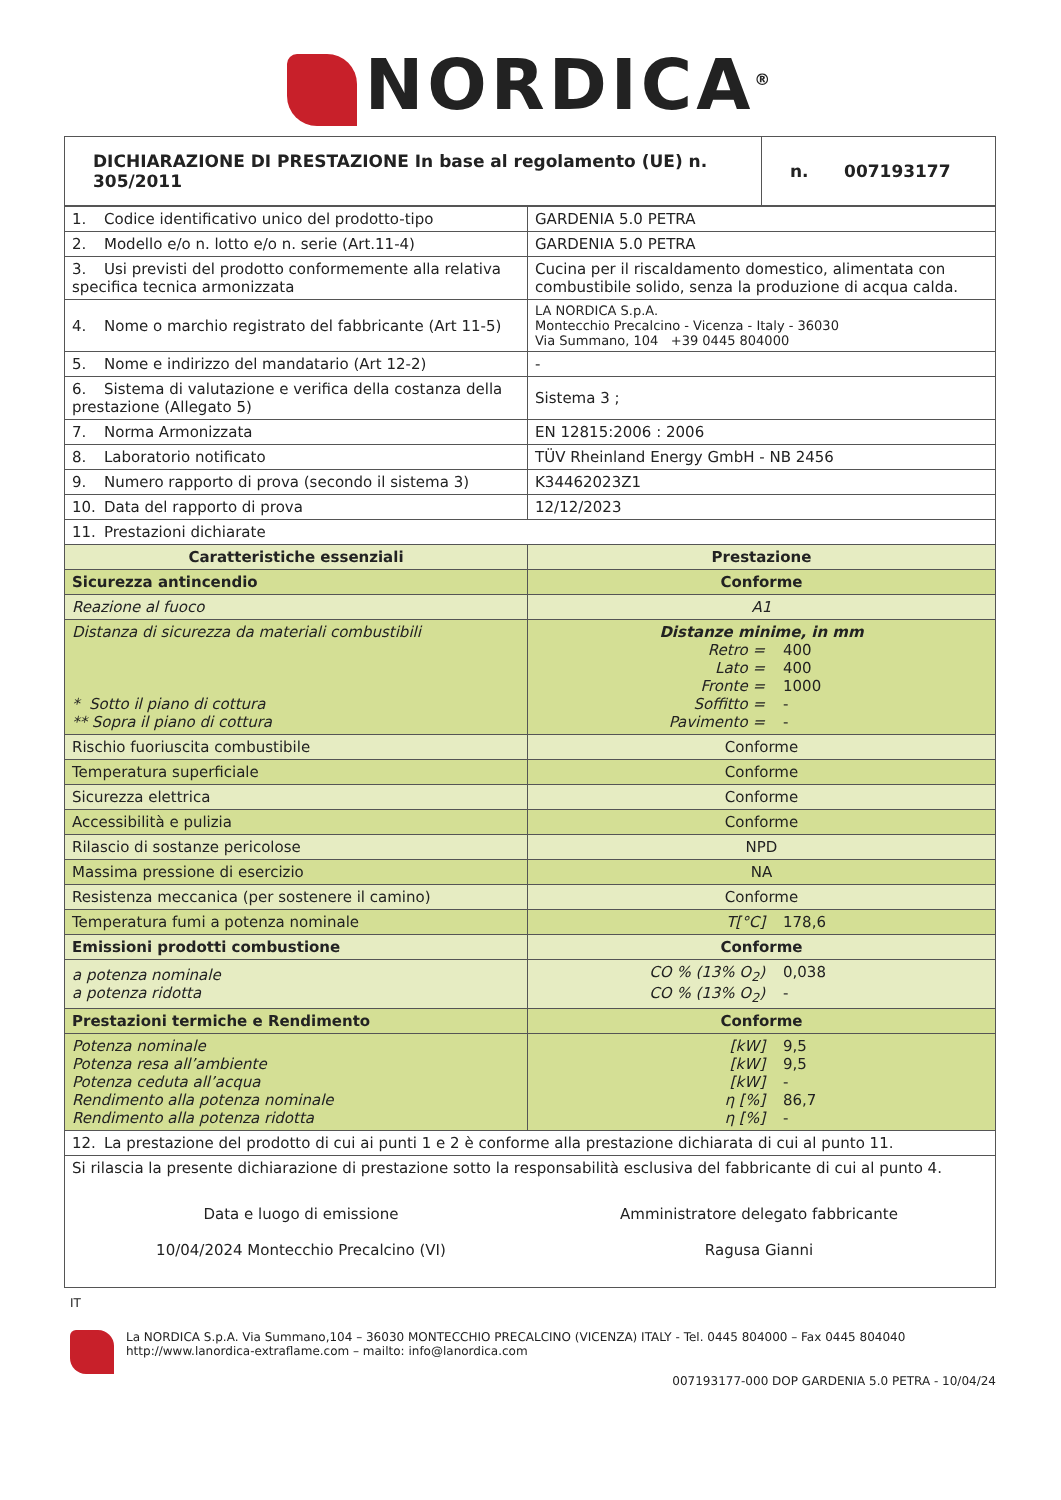NORDICA<sup>®</sup>
| DICHIARAZIONE DI PRESTAZIONE In base al regolamento (UE) n. 305/2011 | n. 007193177 |
| 1. Codice identificativo unico del prodotto-tipo | GARDENIA 5.0 PETRA |
| 2. Modello e/o n. lotto e/o n. serie (Art.11-4) | GARDENIA 5.0 PETRA |
| 3. Usi previsti del prodotto conformemente alla relativa specifica tecnica armonizzata | Cucina per il riscaldamento domestico, alimentata con combustibile solido, senza la produzione di acqua calda. |
| 4. Nome o marchio registrato del fabbricante (Art 11-5) | LA NORDICA S.p.A. Montecchio Precalcino - Vicenza - Italy - 36030 Via Summano, 104 +39 0445 804000 |
| 5. Nome e indirizzo del mandatario (Art 12-2) | - |
| 6. Sistema di valutazione e verifica della costanza della prestazione (Allegato 5) | Sistema 3 ; |
| 7. Norma Armonizzata | EN 12815:2006 : 2006 |
| 8. Laboratorio notificato | TÜV Rheinland Energy GmbH - NB 2456 |
| 9. Numero rapporto di prova (secondo il sistema 3) | K34462023Z1 |
| 10. Data del rapporto di prova | 12/12/2023 |
| 11. Prestazioni dichiarate | |
| Caratteristiche essenziali | Prestazione |
| Sicurezza antincendio | Conforme |
| Reazione al fuoco | A1 |
| Distanza di sicurezza da materiali combustibili * Sotto il piano di cottura ** Sopra il piano di cottura | Distanze minime, in mm Retro = 400 Lato = 400 Fronte = 1000 Soffitto = - Pavimento = - |
| Rischio fuoriuscita combustibile | Conforme |
| Temperatura superficiale | Conforme |
| Sicurezza elettrica | Conforme |
| Accessibilità e pulizia | Conforme |
| Rilascio di sostanze pericolose | NPD |
| Massima pressione di esercizio | NA |
| Resistenza meccanica (per sostenere il camino) | Conforme |
| Temperatura fumi a potenza nominale | T[°C] 178,6 |
| Emissioni prodotti combustione | Conforme |
| a potenza nominale a potenza ridotta | CO % (13% O<sub>2</sub>) 0,038 CO % (13% O<sub>2</sub>) - |
| Prestazioni termiche e Rendimento | Conforme |
| Potenza nominale Potenza resa all’ambiente Potenza ceduta all’acqua Rendimento alla potenza nominale Rendimento alla potenza ridotta | [kW] 9,5 [kW] 9,5 [kW] - η [%] 86,7 η [%] - |
| 12. La prestazione del prodotto di cui ai punti 1 e 2 è conforme alla prestazione dichiarata di cui al punto 11. | |
| Si rilascia la presente dichiarazione di prestazione sotto la responsabilità esclusiva del fabbricante di cui al punto 4. Data e luogo di emissione 10/04/2024 Montecchio Precalcino (VI) Amministratore delegato fabbricante Ragusa Gianni | |
IT
La NORDICA S.p.A. Via Summano,104 – 36030 MONTECCHIO PRECALCINO (VICENZA) ITALY - Tel. 0445 804000 – Fax 0445 804040
http://www.lanordica-extraflame.com – mailto: info@lanordica.com
007193177-000 DOP GARDENIA 5.0 PETRA - 10/04/24